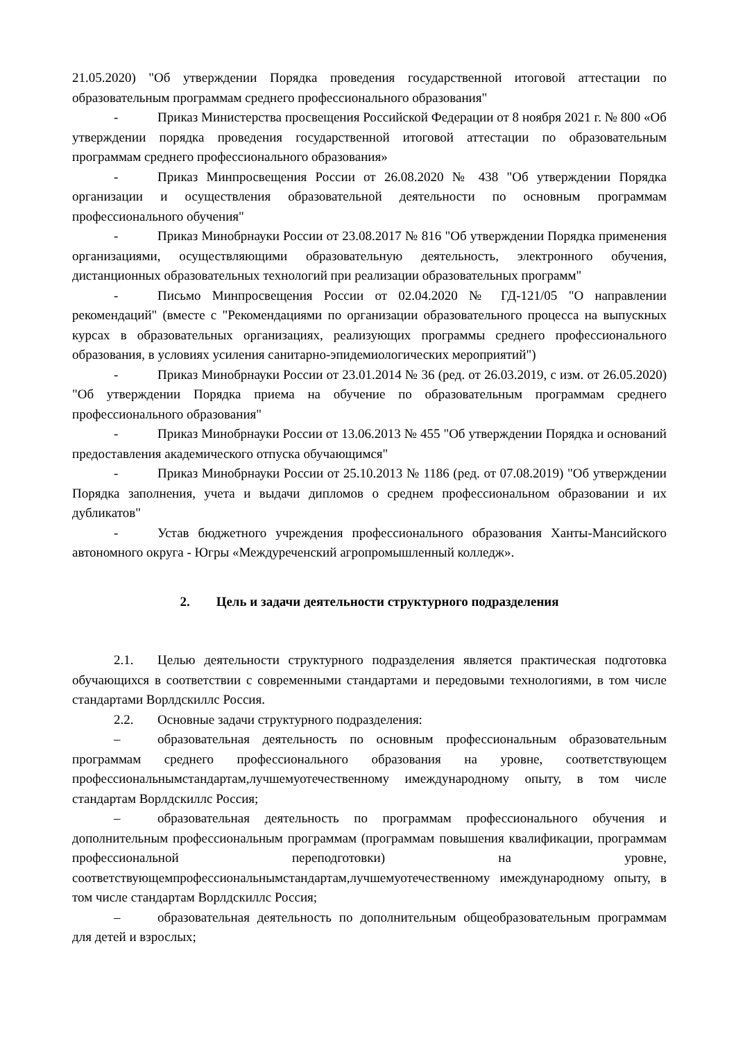21.05.2020) "Об утверждении Порядка проведения государственной итоговой аттестации по образовательным программам среднего профессионального образования"
- Приказ Министерства просвещения Российской Федерации от 8 ноября 2021 г. № 800 «Об утверждении порядка проведения государственной итоговой аттестации по образовательным программам среднего профессионального образования»
- Приказ Минпросвещения России от 26.08.2020 № 438 "Об утверждении Порядка организации и осуществления образовательной деятельности по основным программам профессионального обучения"
- Приказ Минобрнауки России от 23.08.2017 № 816 "Об утверждении Порядка применения организациями, осуществляющими образовательную деятельность, электронного обучения, дистанционных образовательных технологий при реализации образовательных программ"
- Письмо Минпросвещения России от 02.04.2020 № ГД-121/05 "О направлении рекомендаций" (вместе с "Рекомендациями по организации образовательного процесса на выпускных курсах в образовательных организациях, реализующих программы среднего профессионального образования, в условиях усиления санитарно-эпидемиологических мероприятий")
- Приказ Минобрнауки России от 23.01.2014 № 36 (ред. от 26.03.2019, с изм. от 26.05.2020) "Об утверждении Порядка приема на обучение по образовательным программам среднего профессионального образования"
- Приказ Минобрнауки России от 13.06.2013 № 455 "Об утверждении Порядка и оснований предоставления академического отпуска обучающимся"
- Приказ Минобрнауки России от 25.10.2013 № 1186 (ред. от 07.08.2019) "Об утверждении Порядка заполнения, учета и выдачи дипломов о среднем профессиональном образовании и их дубликатов"
- Устав бюджетного учреждения профессионального образования Ханты-Мансийского автономного округа - Югры «Междуреченский агропромышленный колледж».
2. Цель и задачи деятельности структурного подразделения
2.1. Целью деятельности структурного подразделения является практическая подготовка обучающихся в соответствии с современными стандартами и передовыми технологиями, в том числе стандартами Ворлдскиллс Россия.
2.2. Основные задачи структурного подразделения:
– образовательная деятельность по основным профессиональным образовательным программам среднего профессионального образования на уровне, соответствующем профессиональнымстандартам,лучшемуотечественному имеждународному опыту, в том числе стандартам Ворлдскиллс Россия;
– образовательная деятельность по программам профессионального обучения и дополнительным профессиональным программам (программам повышения квалификации, программам профессиональной переподготовки) на уровне, соответствующемпрофессиональнымстандартам,лучшемуотечественному имеждународному опыту, в том числе стандартам Ворлдскиллс Россия;
– образовательная деятельность по дополнительным общеобразовательным программам для детей и взрослых;